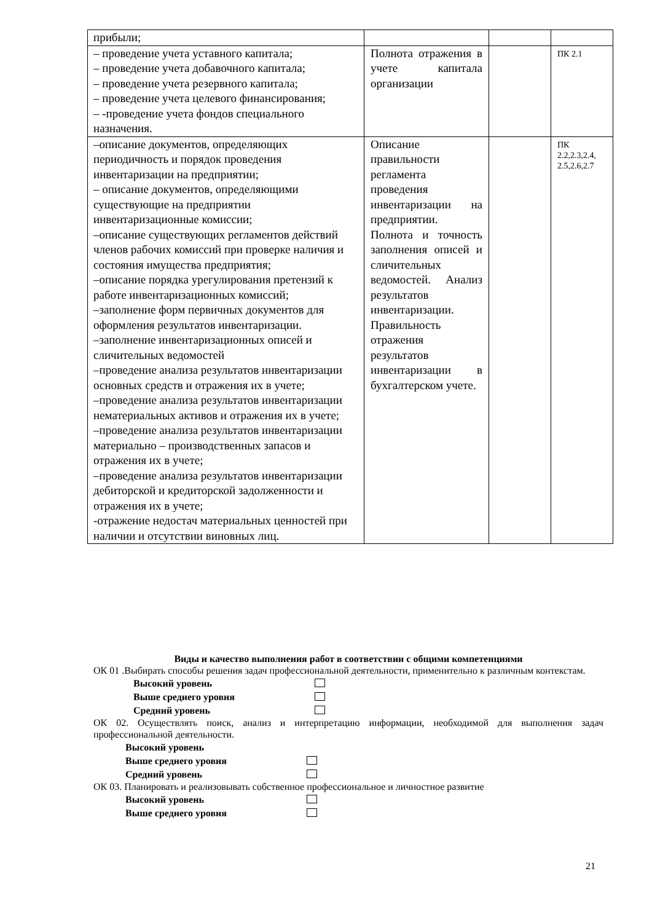| прибыли; | | | |
| – проведение учета уставного капитала; – проведение учета добавочного капитала; – проведение учета резервного капитала; – проведение учета целевого финансирования; – -проведение учета фондов специального назначения. | Полнота отражения в учете капитала организации | | ПК 2.1 |
| –описание документов, определяющих периодичность и порядок проведения инвентаризации на предприятии; – описание документов, определяющими существующие на предприятии инвентаризационные комиссии; –описание существующих регламентов действий членов рабочих комиссий при проверке наличия и состояния имущества предприятия; –описание порядка урегулирования претензий к работе инвентаризационных комиссий; –заполнение форм первичных документов для оформления результатов инвентаризации. –заполнение инвентаризационных описей и сличительных ведомостей –проведение анализа результатов инвентаризации основных средств и отражения их в учете; –проведение анализа результатов инвентаризации нематериальных активов и отражения их в учете; –проведение анализа результатов инвентаризации материально – производственных запасов и отражения их в учете; –проведение анализа результатов инвентаризации дебиторской и кредиторской задолженности и отражения их в учете; -отражение недостач материальных ценностей при наличии и отсутствии виновных лиц. | Описание правильности регламента проведения инвентаризации на предприятии. Полнота и точность заполнения описей и сличительных ведомостей. Анализ результатов инвентаризации. Правильность отражения результатов инвентаризации в бухгалтерском учете. | | ПК 2.2,2.3,2.4, 2.5,2.6,2.7 |
Виды и качество выполнения работ в соответствии с общими компетенциями
ОК 01 .Выбирать способы решения задач профессиональной деятельности, применительно к различным контекстам.
Высокий уровень
Выше среднего уровня
Средний уровень
ОК 02. Осуществлять поиск, анализ и интерпретацию информации, необходимой для выполнения задач профессиональной деятельности.
Высокий уровень
Выше среднего уровня
Средний уровень
ОК 03. Планировать и реализовывать собственное профессиональное и личностное развитие
Высокий уровень
Выше среднего уровня
21